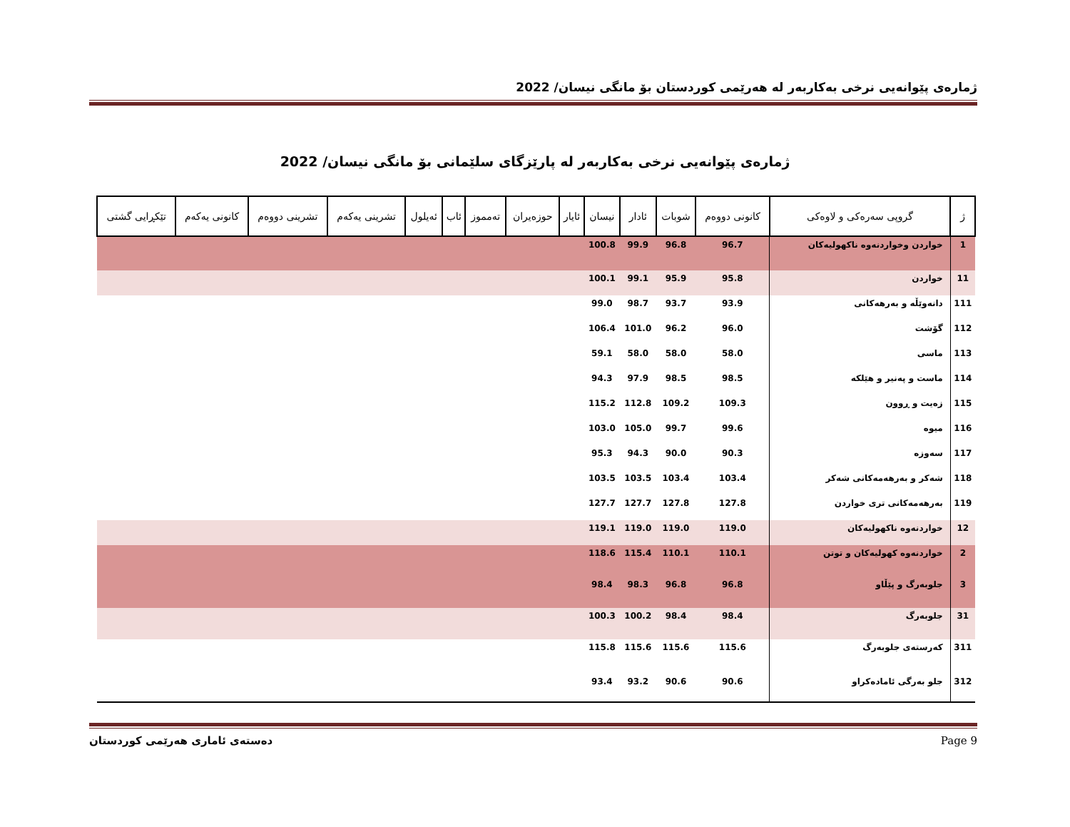ژمارەی پێوانەیی نرخی بەکاربەر لە هەرێمی کوردستان بۆ مانگی نیسان/ 2022
ژمارەی پێوانەیی نرخی بەکاربەر لە پارێزگای سلێمانی بۆ مانگی نیسان/ 2022
| ژ | گروپی سەرەکی و لاوەکی | کانونی دووەم | شوبات | ئادار | نیسان | ئایار | حوزەیران | تەمموز | ئاب | ئەیلول | تشرینی یەکەم | تشرینی دووەم | کانونی یەکەم | تێکڕایی گشتی |
| --- | --- | --- | --- | --- | --- | --- | --- | --- | --- | --- | --- | --- | --- | --- |
| 1 | خواردن وخواردنەوە ناکهولیەکان | 96.7 | 96.8 | 99.9 | 100.8 | | | | | | | | | |
| 11 | خواردن | 95.8 | 95.9 | 99.1 | 100.1 | | | | | | | | | |
| 111 | دانەوێڵە و بەرهەکانی | 93.9 | 93.7 | 98.7 | 99.0 | | | | | | | | | |
| 112 | گۆشت | 96.0 | 96.2 | 101.0 | 106.4 | | | | | | | | | |
| 113 | ماسی | 58.0 | 58.0 | 58.0 | 59.1 | | | | | | | | | |
| 114 | ماست و پەنیر و هێلکە | 98.5 | 98.5 | 97.9 | 94.3 | | | | | | | | | |
| 115 | زەیت و ڕوون | 109.3 | 109.2 | 112.8 | 115.2 | | | | | | | | | |
| 116 | میوە | 99.6 | 99.7 | 105.0 | 103.0 | | | | | | | | | |
| 117 | سەوزە | 90.3 | 90.0 | 94.3 | 95.3 | | | | | | | | | |
| 118 | شەکر و بەرهەمەکانی شەکر | 103.4 | 103.4 | 103.5 | 103.5 | | | | | | | | | |
| 119 | بەرهەمەکانی تری خواردن | 127.8 | 127.8 | 127.7 | 127.7 | | | | | | | | | |
| 12 | خواردنەوە ناکهولیەکان | 119.0 | 119.0 | 119.0 | 119.1 | | | | | | | | | |
| 2 | خواردنەوە کهولیەکان و توتن | 110.1 | 110.1 | 115.4 | 118.6 | | | | | | | | | |
| 3 | جلوبەرگ و پێڵاو | 96.8 | 96.8 | 98.3 | 98.4 | | | | | | | | | |
| 31 | جلوبەرگ | 98.4 | 98.4 | 100.2 | 100.3 | | | | | | | | | |
| 311 | کەرستەی جلوبەرگ | 115.6 | 115.6 | 115.6 | 115.8 | | | | | | | | | |
| 312 | جلو بەرگی ئامادەکراو | 90.6 | 90.6 | 93.2 | 93.4 | | | | | | | | | |
دەستەی ئاماری هەرێمی کوردستان Page 9